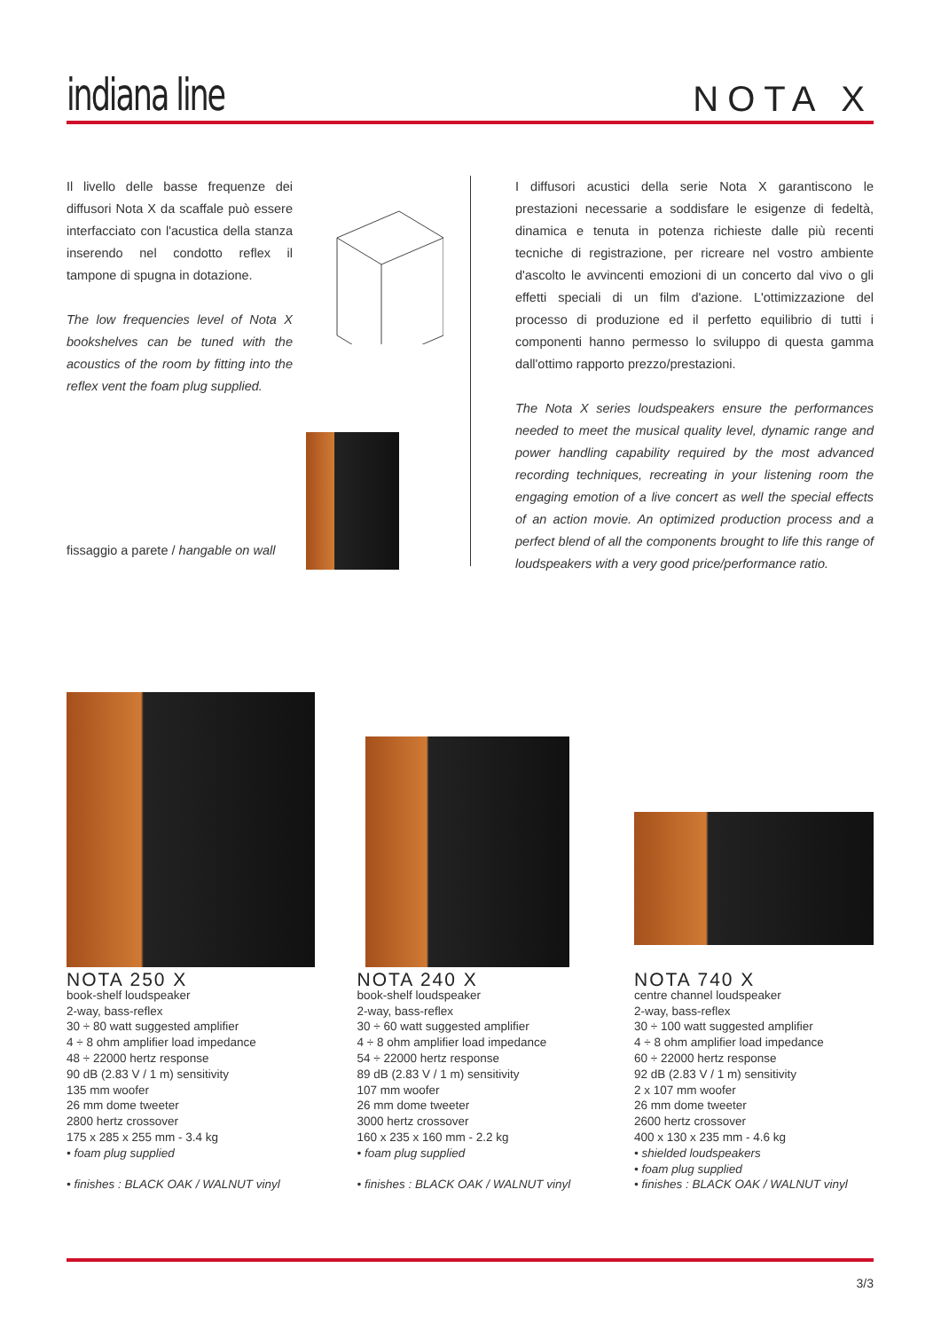indiana line
NOTA X
Il livello delle basse frequenze dei diffusori Nota X da scaffale può essere interfacciato con l'acustica della stanza inserendo nel condotto reflex il tampone di spugna in dotazione.
The low frequencies level of Nota X bookshelves can be tuned with the acoustics of the room by fitting into the reflex vent the foam plug supplied.
fissaggio a parete / hangable on wall
I diffusori acustici della serie Nota X garantiscono le prestazioni necessarie a soddisfare le esigenze di fedeltà, dinamica e tenuta in potenza richieste dalle più recenti tecniche di registrazione, per ricreare nel vostro ambiente d'ascolto le avvincenti emozioni di un concerto dal vivo o gli effetti speciali di un film d'azione. L'ottimizzazione del processo di produzione ed il perfetto equilibrio di tutti i componenti hanno permesso lo sviluppo di questa gamma dall'ottimo rapporto prezzo/prestazioni.
The Nota X series loudspeakers ensure the performances needed to meet the musical quality level, dynamic range and power handling capability required by the most advanced recording techniques, recreating in your listening room the engaging emotion of a live concert as well the special effects of an action movie. An optimized production process and a perfect blend of all the components brought to life this range of loudspeakers with a very good price/performance ratio.
NOTA 250 X
book-shelf loudspeaker
2-way, bass-reflex
30 ÷ 80 watt suggested amplifier
4 ÷ 8 ohm amplifier load impedance
48 ÷ 22000 hertz response
90 dB (2.83 V / 1 m) sensitivity
135 mm woofer
26 mm dome tweeter
2800 hertz crossover
175 x 285 x 255 mm - 3.4 kg
• foam plug supplied
• finishes : BLACK OAK / WALNUT vinyl
NOTA 240 X
book-shelf loudspeaker
2-way, bass-reflex
30 ÷ 60 watt suggested amplifier
4 ÷ 8 ohm amplifier load impedance
54 ÷ 22000 hertz response
89 dB (2.83 V / 1 m) sensitivity
107 mm woofer
26 mm dome tweeter
3000 hertz crossover
160 x 235 x 160 mm - 2.2 kg
• foam plug supplied
• finishes : BLACK OAK / WALNUT vinyl
NOTA 740 X
centre channel loudspeaker
2-way, bass-reflex
30 ÷ 100 watt suggested amplifier
4 ÷ 8 ohm amplifier load impedance
60 ÷ 22000 hertz response
92 dB (2.83 V / 1 m) sensitivity
2 x 107 mm woofer
26 mm dome tweeter
2600 hertz crossover
400 x 130 x 235 mm - 4.6 kg
• shielded loudspeakers
• foam plug supplied
• finishes : BLACK OAK / WALNUT vinyl
3/3